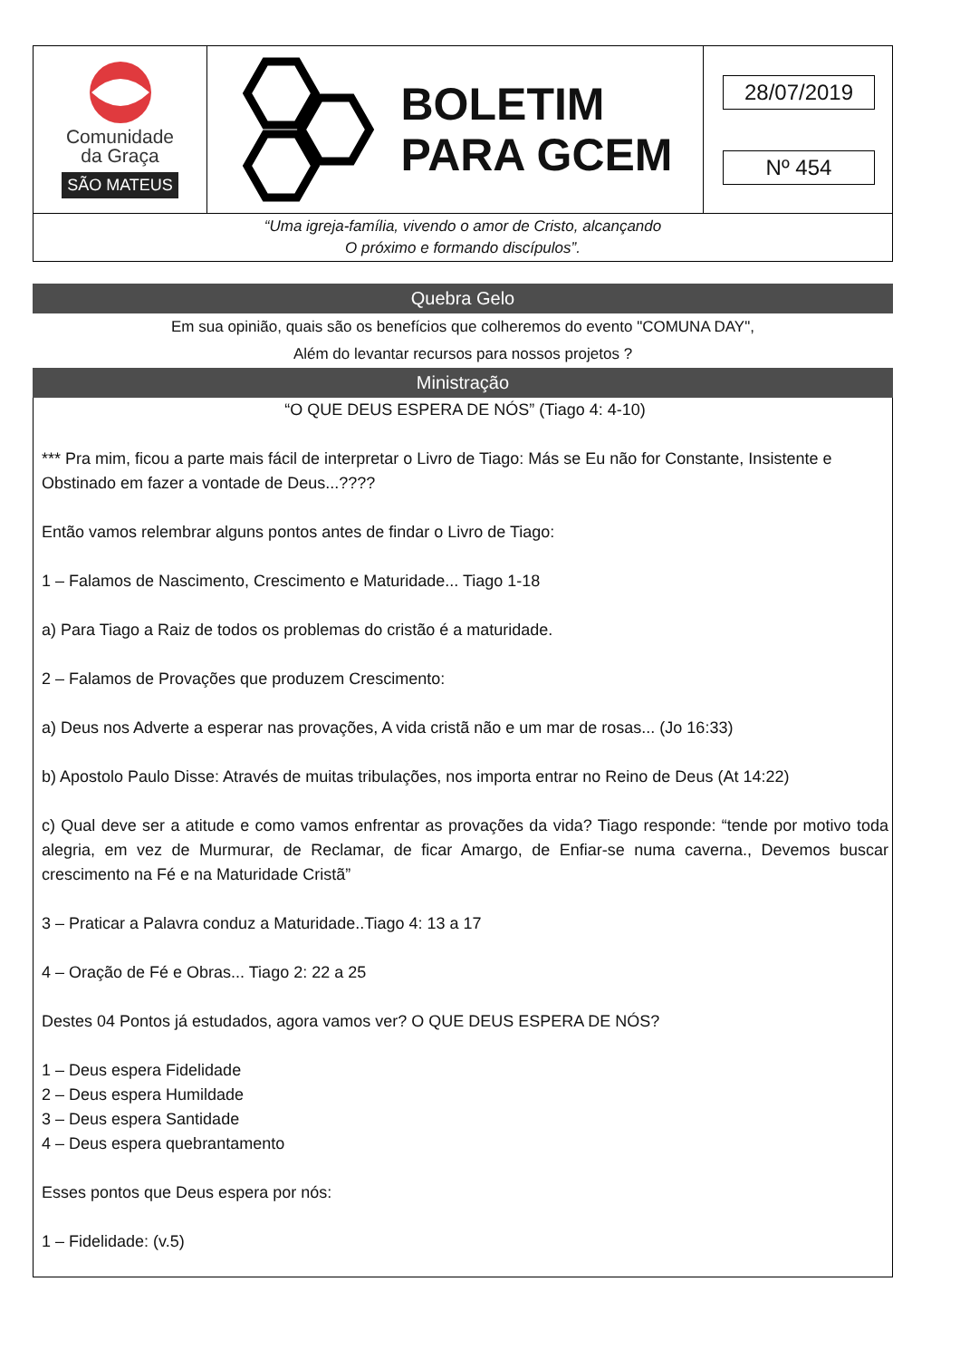Comunidade
da Graça
SÃO MATEUS
BOLETIM
PARA GCEM
28/07/2019
Nº 454
“Uma igreja-família, vivendo o amor de Cristo, alcançando
O próximo e formando discípulos”.
Quebra Gelo
Em sua opinião, quais são os benefícios que colheremos do evento "COMUNA DAY",
Além do levantar recursos para nossos projetos ?
Ministração
“O QUE DEUS ESPERA DE NÓS” (Tiago 4: 4-10)
*** Pra mim, ficou a parte mais fácil de interpretar o Livro de Tiago: Más se Eu não for Constante, Insistente e Obstinado em fazer a vontade de Deus...????
Então vamos relembrar alguns pontos antes de findar o Livro de Tiago:
1 – Falamos de Nascimento, Crescimento e Maturidade... Tiago 1-18
a) Para Tiago a Raiz de todos os problemas do cristão é a maturidade.
2 – Falamos de Provações que produzem Crescimento:
a) Deus nos Adverte a esperar nas provações, A vida cristã não e um mar de rosas... (Jo 16:33)
b) Apostolo Paulo Disse: Através de muitas tribulações, nos importa entrar no Reino de Deus (At 14:22)
c) Qual deve ser a atitude e como vamos enfrentar as provações da vida? Tiago responde: “tende por motivo toda alegria, em vez de Murmurar, de Reclamar, de ficar Amargo, de Enfiar-se numa caverna., Devemos buscar crescimento na Fé e na Maturidade Cristã”
3 – Praticar a Palavra conduz a Maturidade..Tiago 4: 13 a 17
4 – Oração de Fé e Obras... Tiago 2: 22 a 25
Destes 04 Pontos já estudados, agora vamos ver? O QUE DEUS ESPERA DE NÓS?
1 – Deus espera Fidelidade
2 – Deus espera Humildade
3 – Deus espera Santidade
4 – Deus espera quebrantamento
Esses pontos que Deus espera por nós:
1 – Fidelidade: (v.5)